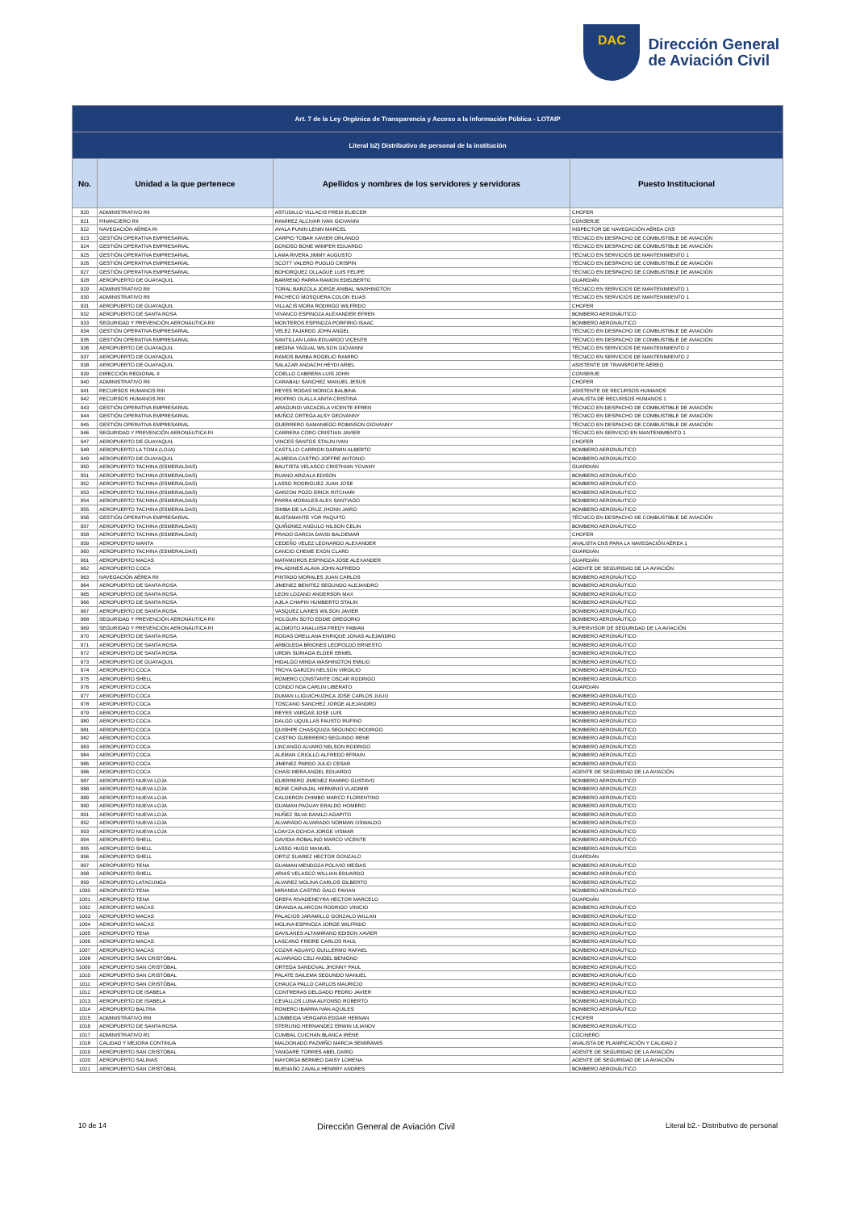DAC
Dirección General
de Aviación Civil
| Art. 7 de la Ley Orgánica de Transparencia y Acceso a la Información Pública - LOTAIP | | | |
| --- | --- | --- | --- |
| Literal b2) Distributivo de personal de la institución | | | |
| No. | Unidad a la que pertenece | Apellidos y nombres de los servidores y servidoras | Puesto Institucional |
| 920 | ADMINISTRATIVO RII | ASTUDILLO VILLACIS FREDI ELIECER | CHOFER |
| 921 | FINANCIERO RII | RAMIREZ ALCIVAR IVAN GIOVANNI | CONSERJE |
| 922 | NAVEGACIÓN AÉREA RI | AYALA PUNIN LENIN MARCEL | INSPECTOR DE NAVEGACIÓN AÉREA CNS |
| 923 | GESTIÓN OPERATIVA EMPRESARIAL | CARPIO TOBAR XAVIER ORLANDO | TÉCNICO EN DESPACHO DE COMBUSTIBLE DE AVIACIÓN |
| 924 | GESTIÓN OPERATIVA EMPRESARIAL | DONOSO BONE WIMPER EDUARDO | TÉCNICO EN DESPACHO DE COMBUSTIBLE DE AVIACIÓN |
| 925 | GESTIÓN OPERATIVA EMPRESARIAL | LAMA RIVERA JIMMY AUGUSTO | TÉCNICO EN SERVICIOS DE MANTENIMIENTO 1 |
| 926 | GESTIÓN OPERATIVA EMPRESARIAL | SCOTT VALERO PUGLIO CRISPIN | TÉCNICO EN DESPACHO DE COMBUSTIBLE DE AVIACIÓN |
| 927 | GESTIÓN OPERATIVA EMPRESARIAL | BOHORQUEZ OLLAGUE LUIS FELIPE | TÉCNICO EN DESPACHO DE COMBUSTIBLE DE AVIACIÓN |
| 928 | AEROPUERTO DE GUAYAQUIL | BARRENO PARRA RAMON EDELBERTO | GUARDIÁN |
| 929 | ADMINISTRATIVO RII | TORAL BARZOLA JORGE ANIBAL WASHINGTON | TÉCNICO EN SERVICIOS DE MANTENIMIENTO 1 |
| 930 | ADMINISTRATIVO RII | PACHECO MOSQUERA COLON ELIAS | TÉCNICO EN SERVICIOS DE MANTENIMIENTO 1 |
| 931 | AEROPUERTO DE GUAYAQUIL | VILLACIS MORA RODRIGO WILFRIDO | CHOFER |
| 932 | AEROPUERTO DE SANTA ROSA | VIVANCO ESPINOZA ALEXANDER EFREN | BOMBERO AERONÁUTICO |
| 933 | SEGURIDAD Y PREVENCIÓN AERONÁUTICA RII | MONTEROS ESPINOZA PORFIRIO ISAAC | BOMBERO AERONÁUTICO |
| 934 | GESTIÓN OPERATIVA EMPRESARIAL | VELEZ FAJARDO JOHN ANGEL | TÉCNICO EN DESPACHO DE COMBUSTIBLE DE AVIACIÓN |
| 935 | GESTIÓN OPERATIVA EMPRESARIAL | SANTILLAN LARA EDUARDO VICENTE | TÉCNICO EN DESPACHO DE COMBUSTIBLE DE AVIACIÓN |
| 936 | AEROPUERTO DE GUAYAQUIL | MEDINA YAGUAL WILSON GIOVANNI | TÉCNICO EN SERVICIOS DE MANTENIMIENTO 2 |
| 937 | AEROPUERTO DE GUAYAQUIL | RAMOS BARBA ROGELIO RAMIRO | TÉCNICO EN SERVICIOS DE MANTENIMIENTO 2 |
| 938 | AEROPUERTO DE GUAYAQUIL | SALAZAR ANDACHI HEYDI ARIEL | ASISTENTE DE TRANSPORTE AÉREO |
| 939 | DIRECCIÓN REGIONAL II | COELLO CABRERA LUIS JOHN | CONSERJE |
| 940 | ADMINISTRATIVO RII | CARABALI SANCHEZ MANUEL JESUS | CHOFER |
| 941 | RECURSOS HUMANOS RIII | REYES RODAS MONICA BALBINA | ASISTENTE DE RECURSOS HUMANOS |
| 942 | RECURSOS HUMANOS RIII | RIOFRIO OLALLA ANITA CRISTINA | ANALISTA DE RECURSOS HUMANOS 1 |
| 943 | GESTIÓN OPERATIVA EMPRESARIAL | ARAGUNDI VACACELA VICENTE EFREN | TÉCNICO EN DESPACHO DE COMBUSTIBLE DE AVIACIÓN |
| 944 | GESTIÓN OPERATIVA EMPRESARIAL | MUÑOZ ORTEGA ALSY GEOVANNY | TÉCNICO EN DESPACHO DE COMBUSTIBLE DE AVIACIÓN |
| 945 | GESTIÓN OPERATIVA EMPRESARIAL | GUERRERO SAMANIEGO ROBINSON GIOVANNY | TÉCNICO EN DESPACHO DE COMBUSTIBLE DE AVIACIÓN |
| 946 | SEGURIDAD Y PREVENCIÓN AERONÁUTICA RI | CARRERA CORO CRISTIAN JAVIER | TÉCNICO EN SERVICIO EN MANTENIMIENTO 1 |
| 947 | AEROPUERTO DE GUAYAQUIL | VINCES SANTOS STALIN IVAN | CHOFER |
| 948 | AEROPUERTO LA TOMA (LOJA) | CASTILLO CARRION DARWIN ALBERTO | BOMBERO AERONÁUTICO |
| 949 | AEROPUERTO DE GUAYAQUIL | ALMEIDA CASTRO JOFFRE ANTONIO | BOMBERO AERONÁUTICO |
| 950 | AEROPUERTO TACHINA (ESMERALDAS) | BAUTISTA VELASCO CRISTHIAN YOVANY | GUARDIÁN |
| 951 | AEROPUERTO TACHINA (ESMERALDAS) | RUANO ARIZALA EDISON | BOMBERO AERONÁUTICO |
| 952 | AEROPUERTO TACHINA (ESMERALDAS) | LASSO RODRIGUEZ JUAN JOSE | BOMBERO AERONÁUTICO |
| 953 | AEROPUERTO TACHINA (ESMERALDAS) | GARZON POZO ERICK RITCHARI | BOMBERO AERONÁUTICO |
| 954 | AEROPUERTO TACHINA (ESMERALDAS) | PARRA MORALES ALEX SANTIAGO | BOMBERO AERONÁUTICO |
| 955 | AEROPUERTO TACHINA (ESMERALDAS) | SIMBA DE LA CRUZ JHONN JAIRO | BOMBERO AERONÁUTICO |
| 956 | GESTIÓN OPERATIVA EMPRESARIAL | BUSTAMANTE YOR PAQUITO | TÉCNICO EN DESPACHO DE COMBUSTIBLE DE AVIACIÓN |
| 957 | AEROPUERTO TACHINA (ESMERALDAS) | QUIÑONEZ ANGULO NILSON CELIN | BOMBERO AERONÁUTICO |
| 958 | AEROPUERTO TACHINA (ESMERALDAS) | PRADO GARCIA DAVID BALDEMAR | CHOFER |
| 959 | AEROPUERTO MANTA | CEDEÑO VELEZ LEONARDO ALEXANDER | ANALISTA CNS PARA LA NAVEGACIÓN AÉREA 1 |
| 960 | AEROPUERTO TACHINA (ESMERALDAS) | CANCIO CHEME EXON CLARD | GUARDIÁN |
| 961 | AEROPUERTO MACAS | MATAMOROS ESPINOZA JOSE ALEXANDER | GUARDIÁN |
| 962 | AEROPUERTO COCA | PALADINES ALAVA JOHN ALFREDO | AGENTE DE SEGURIDAD DE LA AVIACIÓN |
| 963 | NAVEGACIÓN AÉREA RII | PINTADO MORALES JUAN CARLOS | BOMBERO AERONÁUTICO |
| 964 | AEROPUERTO DE SANTA ROSA | JIMENEZ BENITEZ SEGUNDO ALEJANDRO | BOMBERO AERONÁUTICO |
| 965 | AEROPUERTO DE SANTA ROSA | LEON LOZANO ANDERSON MAX | BOMBERO AERONÁUTICO |
| 966 | AEROPUERTO DE SANTA ROSA | AJILA CHAPIN HUMBERTO STALIN | BOMBERO AERONÁUTICO |
| 967 | AEROPUERTO DE SANTA ROSA | VASQUEZ LAINES WILSON JAVIER | BOMBERO AERONÁUTICO |
| 968 | SEGURIDAD Y PREVENCIÓN AERONÁUTICA RII | HOLGUIN SOTO EDDIE GREGORIO | BOMBERO AERONÁUTICO |
| 969 | SEGURIDAD Y PREVENCIÓN AERONÁUTICA RI | ALOMOTO ANALUISA FREDY FABIAN | SUPERVISOR DE SEGURIDAD DE LA AVIACIÓN |
| 970 | AEROPUERTO DE SANTA ROSA | RODAS ORELLANA ENRIQUE JONAS ALEJANDRO | BOMBERO AERONÁUTICO |
| 971 | AEROPUERTO DE SANTA ROSA | ARBOLEDA BRIONES LEOPOLDO ERNESTO | BOMBERO AERONÁUTICO |
| 972 | AEROPUERTO DE SANTA ROSA | URDIN SURIAGA ELDER ERMEL | BOMBERO AERONÁUTICO |
| 973 | AEROPUERTO DE GUAYAQUIL | HIDALGO MINDA WASHINGTON EMILIO | BOMBERO AERONÁUTICO |
| 974 | AEROPUERTO COCA | TROYA GARZON NELSON VIRGILIO | BOMBERO AERONÁUTICO |
| 975 | AEROPUERTO SHELL | ROMERO CONSTANTE OSCAR RODRIGO | BOMBERO AERONÁUTICO |
| 976 | AEROPUERTO COCA | CONDO NOA CARLIN LIBERATO | GUARDIÁN |
| 977 | AEROPUERTO COCA | DUMAN LLIGUICHUZHCA JOSE CARLOS JULIO | BOMBERO AERONÁUTICO |
| 978 | AEROPUERTO COCA | TOSCANO SANCHEZ JORGE ALEJANDRO | BOMBERO AERONÁUTICO |
| 979 | AEROPUERTO COCA | REYES VARGAS JOSE LUIS | BOMBERO AERONÁUTICO |
| 980 | AEROPUERTO COCA | DALGO UQUILLAS FAUSTO RUFINO | BOMBERO AERONÁUTICO |
| 981 | AEROPUERTO COCA | QUISHPE CHASIQUIZA SEGUNDO RODRIGO | BOMBERO AERONÁUTICO |
| 982 | AEROPUERTO COCA | CASTRO GUERRERO SEGUNDO RENE | BOMBERO AERONÁUTICO |
| 983 | AEROPUERTO COCA | LINCANGO ALVARO NELSON RODRIGO | BOMBERO AERONÁUTICO |
| 984 | AEROPUERTO COCA | ALEMAN CRIOLLO ALFREDO EFRAIN | BOMBERO AERONÁUTICO |
| 985 | AEROPUERTO COCA | JIMENEZ PARDO JULIO CESAR | BOMBERO AERONÁUTICO |
| 986 | AEROPUERTO COCA | CHASI MERA ANGEL EDUARDO | AGENTE DE SEGURIDAD DE LA AVIACIÓN |
| 987 | AEROPUERTO NUEVA LOJA | GUERRERO JIMENEZ RAMIRO GUSTAVO | BOMBERO AERONÁUTICO |
| 988 | AEROPUERTO NUEVA LOJA | BONE CARVAJAL HERMINIO VLADIMIR | BOMBERO AERONÁUTICO |
| 989 | AEROPUERTO NUEVA LOJA | CALDERON CHIMBO MARCO FLORENTINO | BOMBERO AERONÁUTICO |
| 990 | AEROPUERTO NUEVA LOJA | GUAMAN PAGUAY ERALDO HOMERO | BOMBERO AERONÁUTICO |
| 991 | AEROPUERTO NUEVA LOJA | NUÑEZ SILVA DANILO AGAPITO | BOMBERO AERONÁUTICO |
| 992 | AEROPUERTO NUEVA LOJA | ALVARADO ALVARADO NORMAN OSWALDO | BOMBERO AERONÁUTICO |
| 993 | AEROPUERTO NUEVA LOJA | LOAYZA OCHOA JORGE VISMAR | BOMBERO AERONÁUTICO |
| 994 | AEROPUERTO SHELL | GAVIDIA ROBALINO MARCO VICENTE | BOMBERO AERONÁUTICO |
| 995 | AEROPUERTO SHELL | LASSO HUGO MANUEL | BOMBERO AERONÁUTICO |
| 996 | AEROPUERTO SHELL | ORTIZ SUAREZ HECTOR GONZALO | GUARDIÁN |
| 997 | AEROPUERTO TENA | GUAMAN MENDOZA POLIVIO MESIAS | BOMBERO AERONÁUTICO |
| 998 | AEROPUERTO SHELL | ARIAS VELASCO WILLIAN EDUARDO | BOMBERO AERONÁUTICO |
| 999 | AEROPUERTO LATACUNGA | ALVAREZ MOLINA CARLOS GILBERTO | BOMBERO AERONÁUTICO |
| 1000 | AEROPUERTO TENA | MIRANDA CASTRO GALO FAVIAN | BOMBERO AERONÁUTICO |
| 1001 | AEROPUERTO TENA | GREFA RIVADENEYRA HECTOR MARCELO | GUARDIÁN |
| 1002 | AEROPUERTO MACAS | GRANDA ALARCON RODRIGO VINICIO | BOMBERO AERONÁUTICO |
| 1003 | AEROPUERTO MACAS | PALACIOS JARAMILLO GONZALO WILLAN | BOMBERO AERONÁUTICO |
| 1004 | AEROPUERTO MACAS | MOLINA ESPINOZA JORGE WILFRIDO | BOMBERO AERONÁUTICO |
| 1005 | AEROPUERTO TENA | GAVILANES ALTAMIRANO EDISON XAVIER | BOMBERO AERONÁUTICO |
| 1006 | AEROPUERTO MACAS | LASCANO FREIRE CARLOS RAUL | BOMBERO AERONÁUTICO |
| 1007 | AEROPUERTO MACAS | COZAR AGUAYO GUILLERMO RAFAEL | BOMBERO AERONÁUTICO |
| 1008 | AEROPUERTO SAN CRISTÓBAL | ALVARADO CELI ANGEL BENIGNO | BOMBERO AERONÁUTICO |
| 1009 | AEROPUERTO SAN CRISTÓBAL | ORTEGA SANDOVAL JHONNY PAUL | BOMBERO AERONÁUTICO |
| 1010 | AEROPUERTO SAN CRISTÓBAL | PALATE SAILEMA SEGUNDO MANUEL | BOMBERO AERONÁUTICO |
| 1011 | AEROPUERTO SAN CRISTÓBAL | CHAUCA PALLO CARLOS MAURICIO | BOMBERO AERONÁUTICO |
| 1012 | AEROPUERTO DE ISABELA | CONTRERAS DELGADO PEDRO JAVIER | BOMBERO AERONÁUTICO |
| 1013 | AEROPUERTO DE ISABELA | CEVALLOS LUNA ALFONSO ROBERTO | BOMBERO AERONÁUTICO |
| 1014 | AEROPUERTO BALTRA | ROMERO IBARRA IVAN AQUILES | BOMBERO AERONÁUTICO |
| 1015 | ADMINISTRATIVO RIII | LOMBEIDA VERGARA EDGAR HERNAN | CHOFER |
| 1016 | AEROPUERTO DE SANTA ROSA | STERLING HERNANDEZ ERWIN ULIANOV | BOMBERO AERONÁUTICO |
| 1017 | ADMINISTRATIVO R1 | CUMBAL CUICHAN BLANCA IRENE | COCINERO |
| 1018 | CALIDAD Y MEJORA CONTINUA | MALDONADO PAZMIÑO MARCIA SEMIRAMIS | ANALISTA DE PLANIFICACIÓN Y CALIDAD 2 |
| 1019 | AEROPUERTO SAN CRISTÓBAL | YANGARE TORRES ABEL DARIO | AGENTE DE SEGURIDAD DE LA AVIACIÓN |
| 1020 | AEROPUERTO SALINAS | MAYORGA BERMEO DAISY LORENA | AGENTE DE SEGURIDAD DE LA AVIACIÓN |
| 1021 | AEROPUERTO SAN CRISTÓBAL | BUENAÑO ZAVALA HENRRY ANDRES | BOMBERO AERONÁUTICO |
10 de 14 Dirección General de Aviación Civil Literal b2.- Distributivo de personal